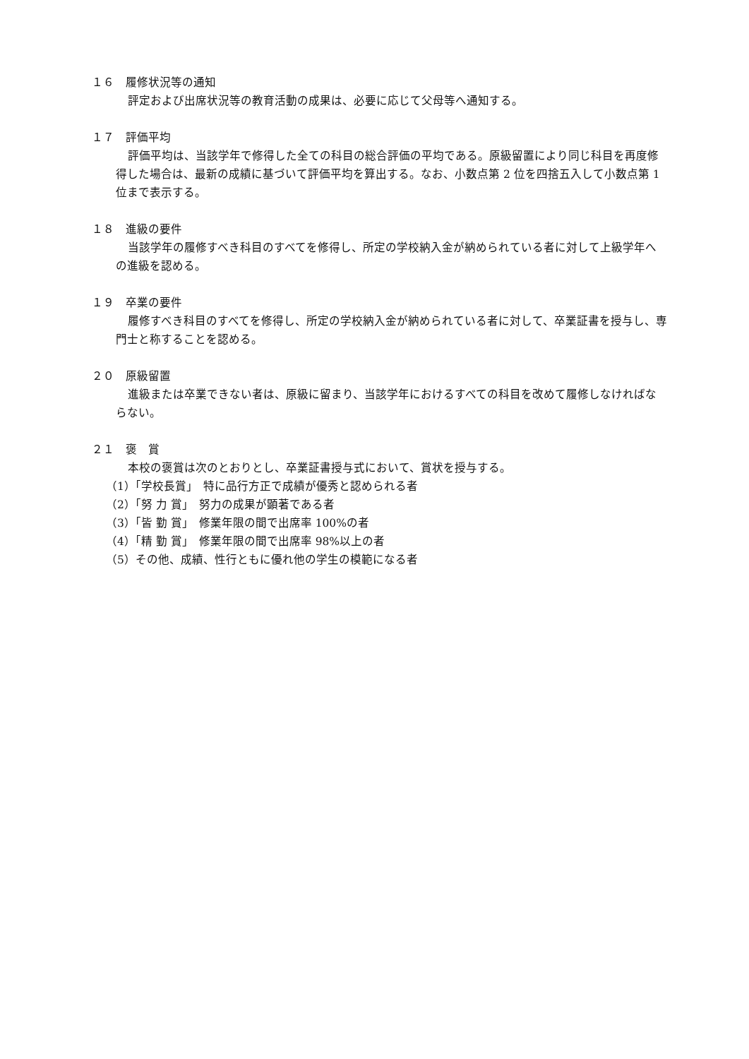１６　履修状況等の通知
評定および出席状況等の教育活動の成果は、必要に応じて父母等へ通知する。
１７　評価平均
評価平均は、当該学年で修得した全ての科目の総合評価の平均である。原級留置により同じ科目を再度修得した場合は、最新の成績に基づいて評価平均を算出する。なお、小数点第 2 位を四捨五入して小数点第 1 位まで表示する。
１８　進級の要件
当該学年の履修すべき科目のすべてを修得し、所定の学校納入金が納められている者に対して上級学年への進級を認める。
１９　卒業の要件
履修すべき科目のすべてを修得し、所定の学校納入金が納められている者に対して、卒業証書を授与し、専門士と称することを認める。
２０　原級留置
進級または卒業できない者は、原級に留まり、当該学年におけるすべての科目を改めて履修しなければならない。
２１　褒　賞
本校の褒賞は次のとおりとし、卒業証書授与式において、賞状を授与する。
（1）「学校長賞」　特に品行方正で成績が優秀と認められる者
（2）「努 力 賞」　努力の成果が顕著である者
（3）「皆 勤 賞」　修業年限の間で出席率 100%の者
（4）「精 勤 賞」　修業年限の間で出席率 98%以上の者
（5）その他、成績、性行ともに優れ他の学生の模範になる者